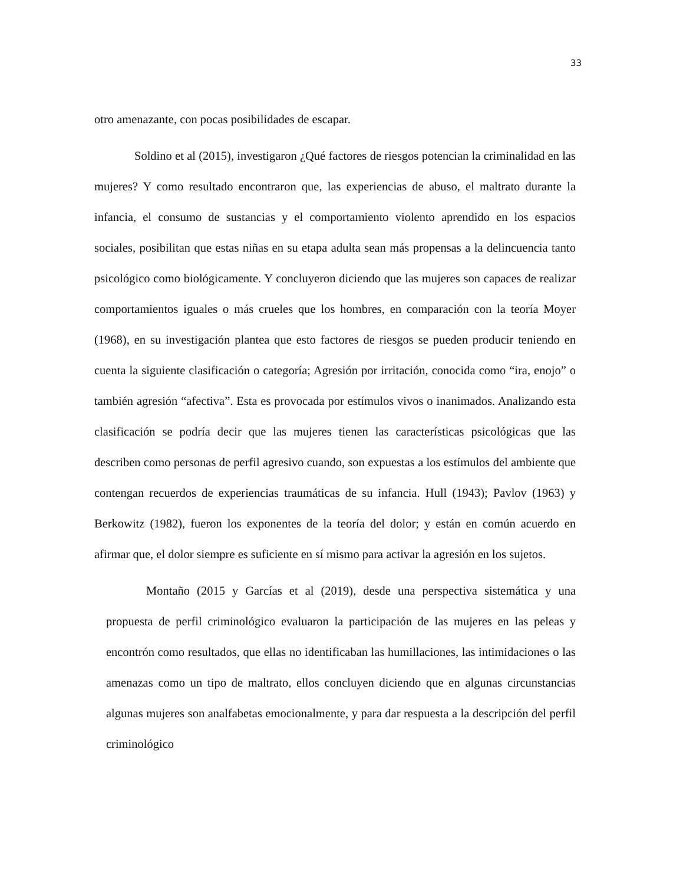33
otro amenazante, con pocas posibilidades de escapar.
Soldino et al (2015), investigaron ¿Qué factores de riesgos potencian la criminalidad en las mujeres? Y como resultado encontraron que, las experiencias de abuso, el maltrato durante la infancia, el consumo de sustancias y el comportamiento violento aprendido en los espacios sociales, posibilitan que estas niñas en su etapa adulta sean más propensas a la delincuencia tanto psicológico como biológicamente. Y concluyeron diciendo que las mujeres son capaces de realizar comportamientos iguales o más crueles que los hombres, en comparación con la teoría Moyer (1968), en su investigación plantea que esto factores de riesgos se pueden producir teniendo en cuenta la siguiente clasificación o categoría; Agresión por irritación, conocida como “ira, enojo” o también agresión “afectiva”. Esta es provocada por estímulos vivos o inanimados. Analizando esta clasificación se podría decir que las mujeres tienen las características psicológicas que las describen como personas de perfil agresivo cuando, son expuestas a los estímulos del ambiente que contengan recuerdos de experiencias traumáticas de su infancia. Hull (1943); Pavlov (1963) y Berkowitz (1982), fueron los exponentes de la teoría del dolor; y están en común acuerdo en afirmar que, el dolor siempre es suficiente en sí mismo para activar la agresión en los sujetos.
Montaño (2015 y Garcías et al (2019), desde una perspectiva sistemática y una propuesta de perfil criminológico evaluaron la participación de las mujeres en las peleas y encontrón como resultados, que ellas no identificaban las humillaciones, las intimidaciones o las amenazas como un tipo de maltrato, ellos concluyen diciendo que en algunas circunstancias algunas mujeres son analfabetas emocionalmente, y para dar respuesta a la descripción del perfil criminológico